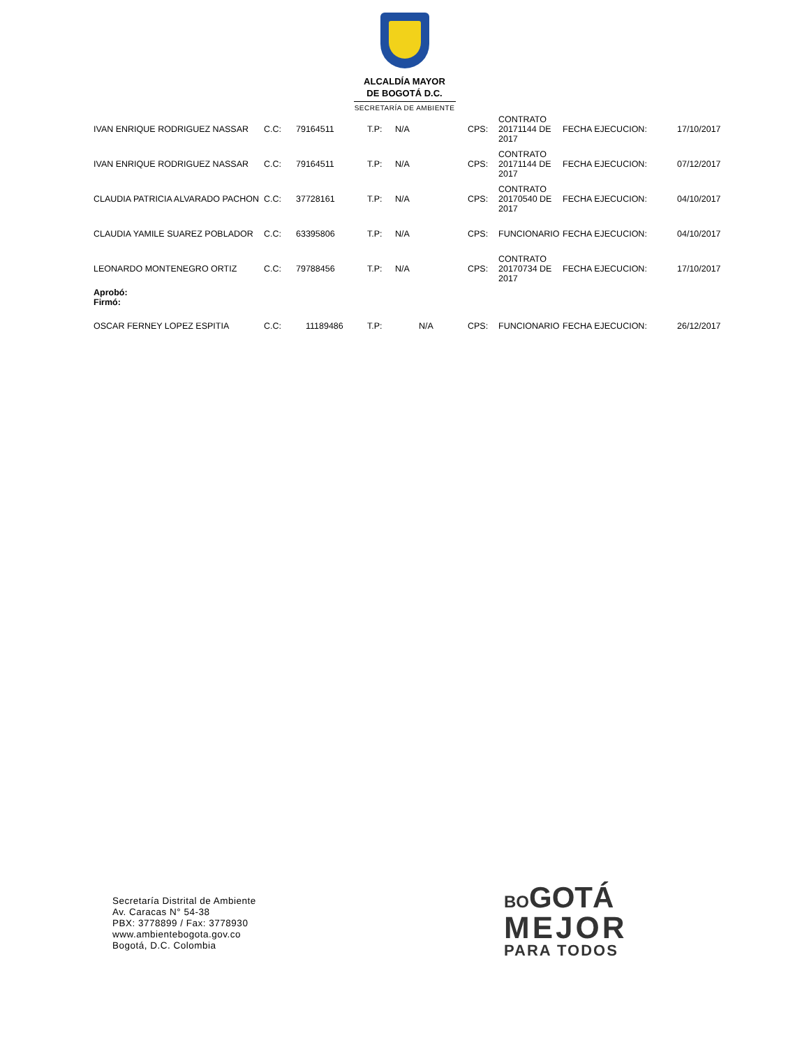ALCALDÍA MAYOR
DE BOGOTÁ D.C.
SECRETARÍA DE AMBIENTE
| IVAN ENRIQUE RODRIGUEZ NASSAR | C.C: | 79164511 | T.P: | N/A | CPS: | CONTRATO 20171144 DE 2017 | FECHA EJECUCION: | 17/10/2017 |
| IVAN ENRIQUE RODRIGUEZ NASSAR | C.C: | 79164511 | T.P: | N/A | CPS: | CONTRATO 20171144 DE 2017 | FECHA EJECUCION: | 07/12/2017 |
| CLAUDIA PATRICIA ALVARADO PACHON | C.C: | 37728161 | T.P: | N/A | CPS: | CONTRATO 20170540 DE 2017 | FECHA EJECUCION: | 04/10/2017 |
| CLAUDIA YAMILE SUAREZ POBLADOR | C.C: | 63395806 | T.P: | N/A | CPS: | FUNCIONARIO | FECHA EJECUCION: | 04/10/2017 |
| LEONARDO MONTENEGRO ORTIZ | C.C: | 79788456 | T.P: | N/A | CPS: | CONTRATO 20170734 DE 2017 | FECHA EJECUCION: | 17/10/2017 |
| Aprobó: Firmó: | | | | | | | | |
| OSCAR FERNEY LOPEZ ESPITIA | C.C: | 11189486 | T.P: | N/A | CPS: | FUNCIONARIO | FECHA EJECUCION: | 26/12/2017 |
Secretaría Distrital de Ambiente
Av. Caracas N° 54-38
PBX: 3778899 / Fax: 3778930
www.ambientebogota.gov.co
Bogotá, D.C. Colombia
BOGOTÁ
MEJOR
PARA TODOS